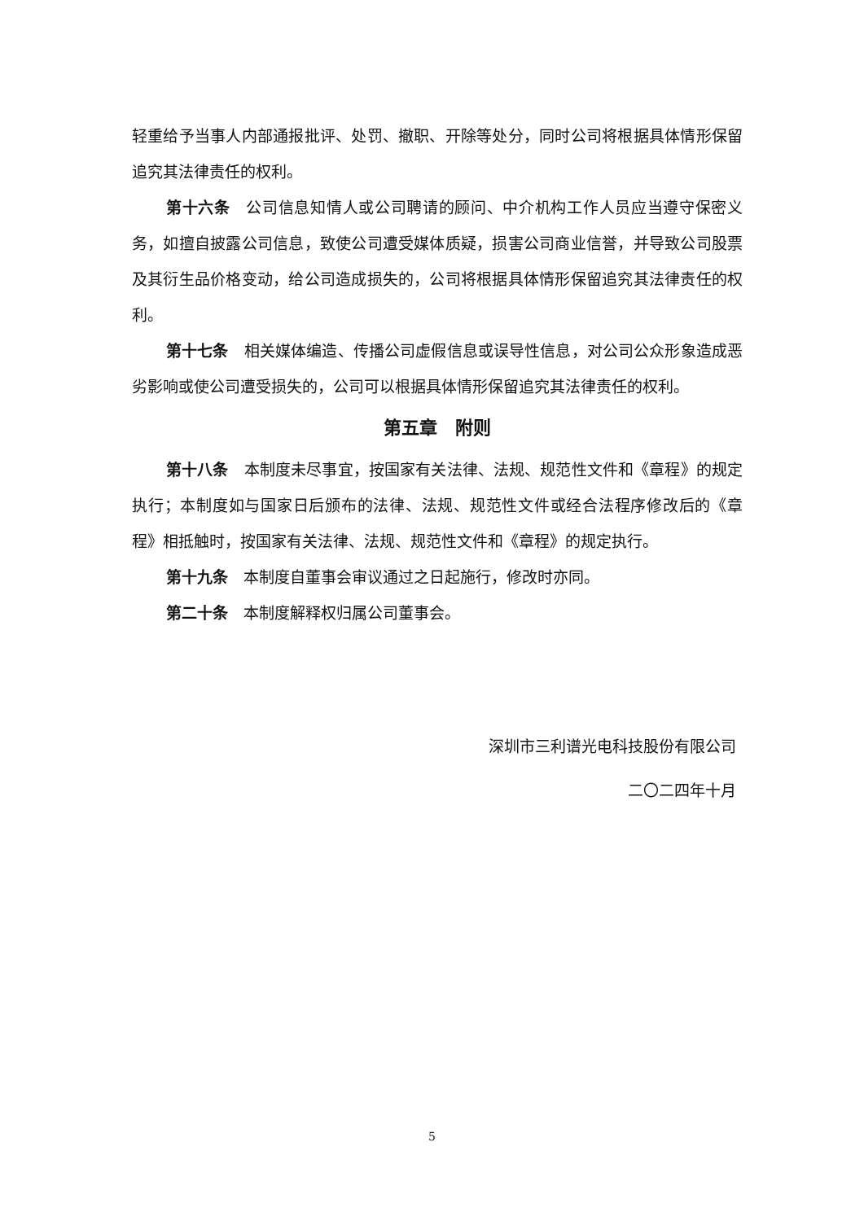轻重给予当事人内部通报批评、处罚、撤职、开除等处分，同时公司将根据具体情形保留追究其法律责任的权利。
第十六条　公司信息知情人或公司聘请的顾问、中介机构工作人员应当遵守保密义务，如擅自披露公司信息，致使公司遭受媒体质疑，损害公司商业信誉，并导致公司股票及其衍生品价格变动，给公司造成损失的，公司将根据具体情形保留追究其法律责任的权利。
第十七条　相关媒体编造、传播公司虚假信息或误导性信息，对公司公众形象造成恶劣影响或使公司遭受损失的，公司可以根据具体情形保留追究其法律责任的权利。
第五章　附则
第十八条　本制度未尽事宜，按国家有关法律、法规、规范性文件和《章程》的规定执行；本制度如与国家日后颁布的法律、法规、规范性文件或经合法程序修改后的《章程》相抵触时，按国家有关法律、法规、规范性文件和《章程》的规定执行。
第十九条　本制度自董事会审议通过之日起施行，修改时亦同。
第二十条　本制度解释权归属公司董事会。
深圳市三利谱光电科技股份有限公司
二〇二四年十月
5